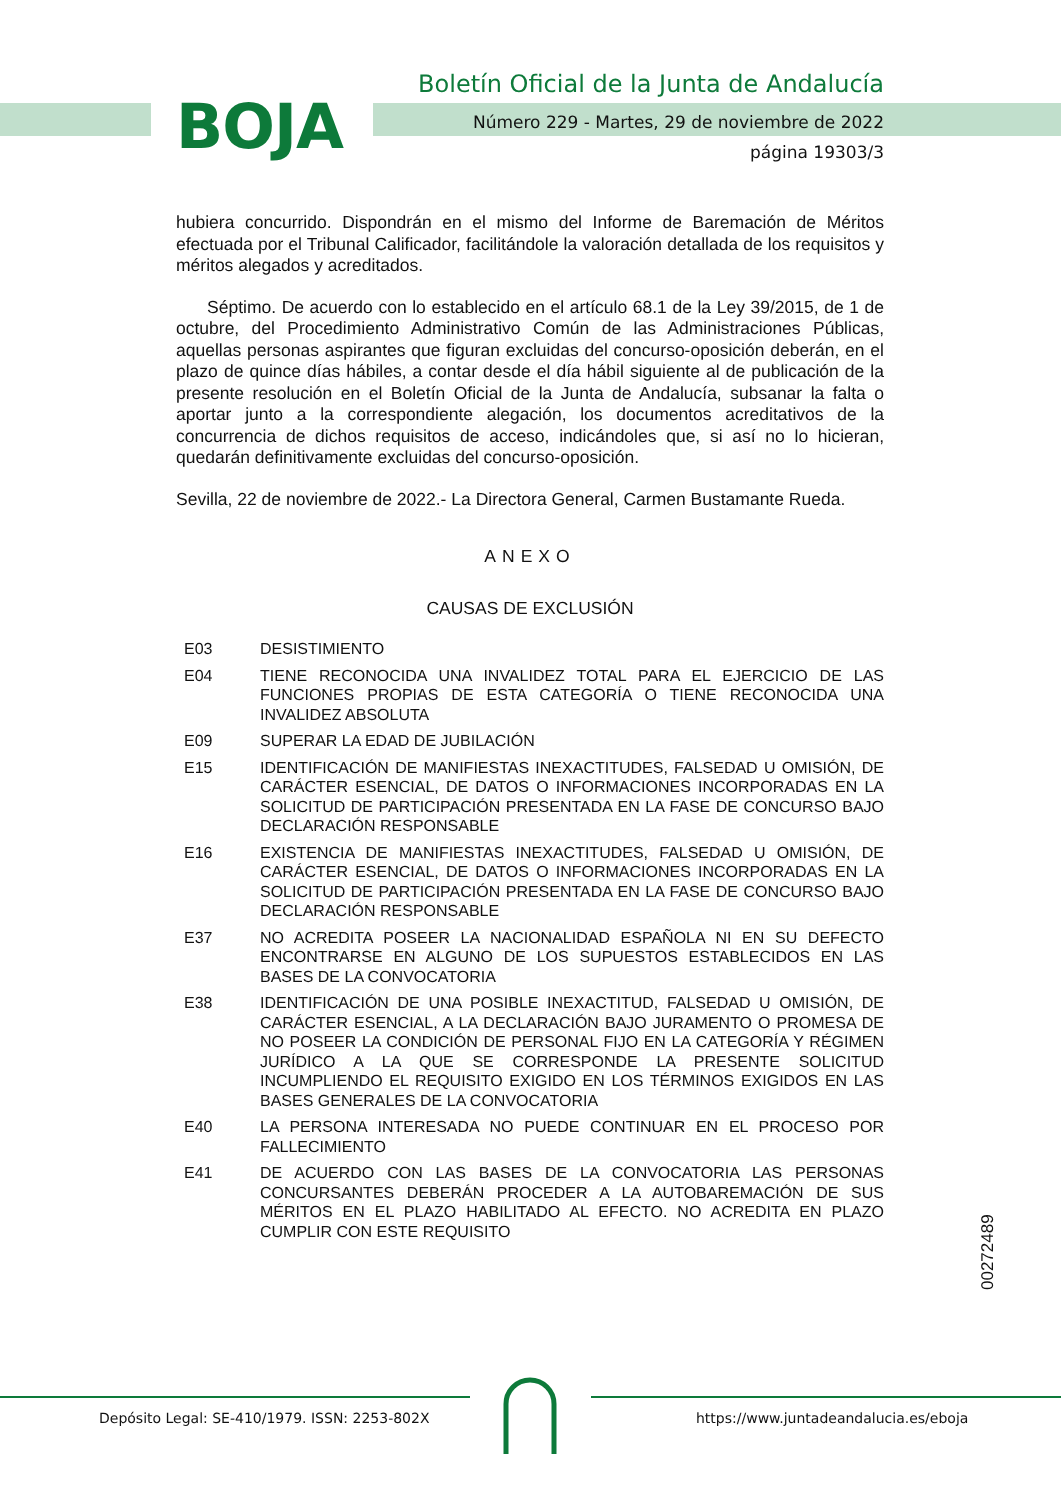BOJA
Boletín Oficial de la Junta de Andalucía
Número 229 - Martes, 29 de noviembre de 2022
página 19303/3
hubiera concurrido. Dispondrán en el mismo del Informe de Baremación de Méritos efectuada por el Tribunal Calificador, facilitándole la valoración detallada de los requisitos y méritos alegados y acreditados.
Séptimo. De acuerdo con lo establecido en el artículo 68.1 de la Ley 39/2015, de 1 de octubre, del Procedimiento Administrativo Común de las Administraciones Públicas, aquellas personas aspirantes que figuran excluidas del concurso-oposición deberán, en el plazo de quince días hábiles, a contar desde el día hábil siguiente al de publicación de la presente resolución en el Boletín Oficial de la Junta de Andalucía, subsanar la falta o aportar junto a la correspondiente alegación, los documentos acreditativos de la concurrencia de dichos requisitos de acceso, indicándoles que, si así no lo hicieran, quedarán definitivamente excluidas del concurso-oposición.
Sevilla, 22 de noviembre de 2022.- La Directora General, Carmen Bustamante Rueda.
ANEXO
CAUSAS DE EXCLUSIÓN
| E03 | DESISTIMIENTO |
| E04 | TIENE RECONOCIDA UNA INVALIDEZ TOTAL PARA EL EJERCICIO DE LAS FUNCIONES PROPIAS DE ESTA CATEGORÍA O TIENE RECONOCIDA UNA INVALIDEZ ABSOLUTA |
| E09 | SUPERAR LA EDAD DE JUBILACIÓN |
| E15 | IDENTIFICACIÓN DE MANIFIESTAS INEXACTITUDES, FALSEDAD U OMISIÓN, DE CARÁCTER ESENCIAL, DE DATOS O INFORMACIONES INCORPORADAS EN LA SOLICITUD DE PARTICIPACIÓN PRESENTADA EN LA FASE DE CONCURSO BAJO DECLARACIÓN RESPONSABLE |
| E16 | EXISTENCIA DE MANIFIESTAS INEXACTITUDES, FALSEDAD U OMISIÓN, DE CARÁCTER ESENCIAL, DE DATOS O INFORMACIONES INCORPORADAS EN LA SOLICITUD DE PARTICIPACIÓN PRESENTADA EN LA FASE DE CONCURSO BAJO DECLARACIÓN RESPONSABLE |
| E37 | NO ACREDITA POSEER LA NACIONALIDAD ESPAÑOLA NI EN SU DEFECTO ENCONTRARSE EN ALGUNO DE LOS SUPUESTOS ESTABLECIDOS EN LAS BASES DE LA CONVOCATORIA |
| E38 | IDENTIFICACIÓN DE UNA POSIBLE INEXACTITUD, FALSEDAD U OMISIÓN, DE CARÁCTER ESENCIAL, A LA DECLARACIÓN BAJO JURAMENTO O PROMESA DE NO POSEER LA CONDICIÓN DE PERSONAL FIJO EN LA CATEGORÍA Y RÉGIMEN JURÍDICO A LA QUE SE CORRESPONDE LA PRESENTE SOLICITUD INCUMPLIENDO EL REQUISITO EXIGIDO EN LOS TÉRMINOS EXIGIDOS EN LAS BASES GENERALES DE LA CONVOCATORIA |
| E40 | LA PERSONA INTERESADA NO PUEDE CONTINUAR EN EL PROCESO POR FALLECIMIENTO |
| E41 | DE ACUERDO CON LAS BASES DE LA CONVOCATORIA LAS PERSONAS CONCURSANTES DEBERÁN PROCEDER A LA AUTOBAREMACIÓN DE SUS MÉRITOS EN EL PLAZO HABILITADO AL EFECTO. NO ACREDITA EN PLAZO CUMPLIR CON ESTE REQUISITO |
00272489
Depósito Legal: SE-410/1979. ISSN: 2253-802X
https://www.juntadeandalucia.es/eboja